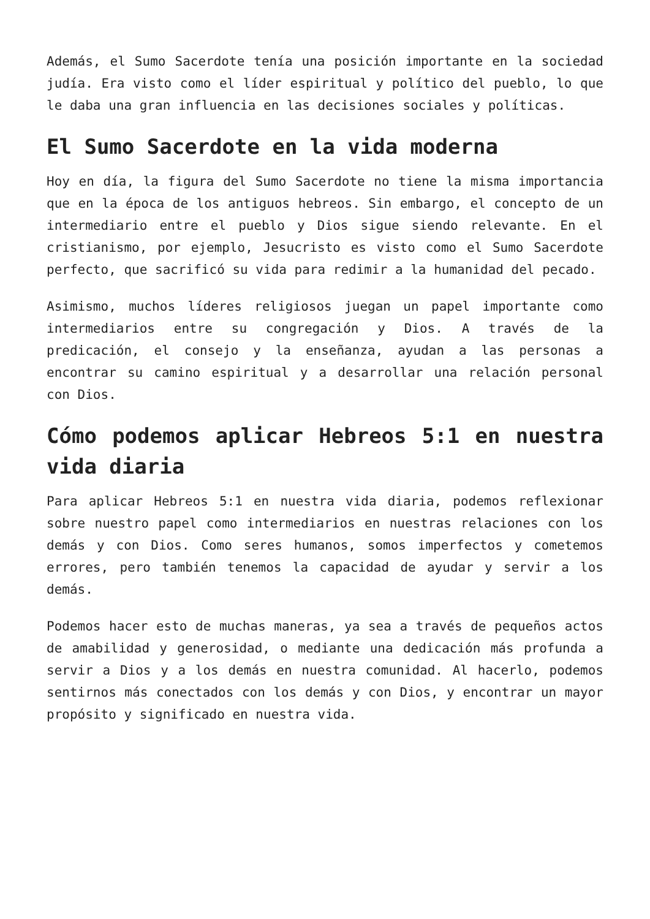Además, el Sumo Sacerdote tenía una posición importante en la sociedad judía. Era visto como el líder espiritual y político del pueblo, lo que le daba una gran influencia en las decisiones sociales y políticas.
El Sumo Sacerdote en la vida moderna
Hoy en día, la figura del Sumo Sacerdote no tiene la misma importancia que en la época de los antiguos hebreos. Sin embargo, el concepto de un intermediario entre el pueblo y Dios sigue siendo relevante. En el cristianismo, por ejemplo, Jesucristo es visto como el Sumo Sacerdote perfecto, que sacrificó su vida para redimir a la humanidad del pecado.
Asimismo, muchos líderes religiosos juegan un papel importante como intermediarios entre su congregación y Dios. A través de la predicación, el consejo y la enseñanza, ayudan a las personas a encontrar su camino espiritual y a desarrollar una relación personal con Dios.
Cómo podemos aplicar Hebreos 5:1 en nuestra vida diaria
Para aplicar Hebreos 5:1 en nuestra vida diaria, podemos reflexionar sobre nuestro papel como intermediarios en nuestras relaciones con los demás y con Dios. Como seres humanos, somos imperfectos y cometemos errores, pero también tenemos la capacidad de ayudar y servir a los demás.
Podemos hacer esto de muchas maneras, ya sea a través de pequeños actos de amabilidad y generosidad, o mediante una dedicación más profunda a servir a Dios y a los demás en nuestra comunidad. Al hacerlo, podemos sentirnos más conectados con los demás y con Dios, y encontrar un mayor propósito y significado en nuestra vida.